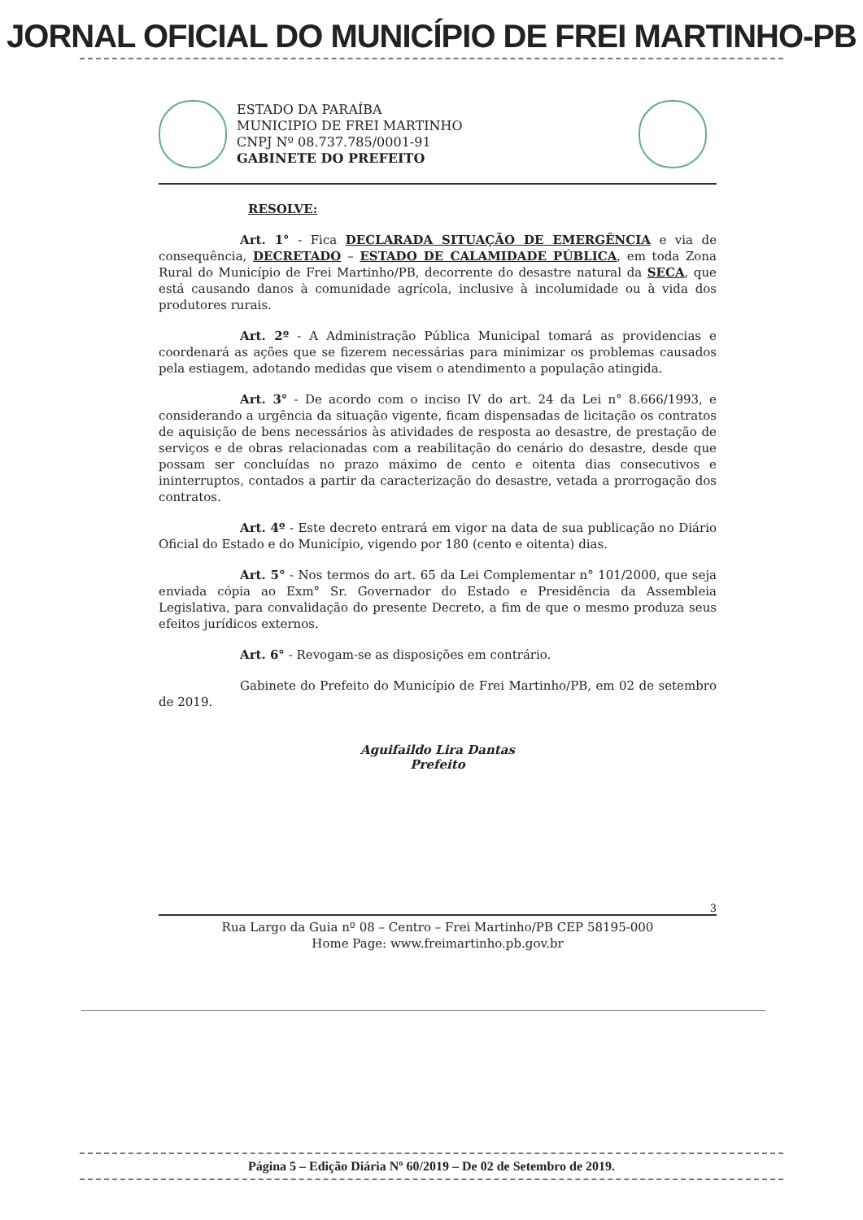JORNAL OFICIAL DO MUNICÍPIO DE FREI MARTINHO-PB
ESTADO DA PARAÍBA
MUNICIPIO DE FREI MARTINHO
CNPJ Nº 08.737.785/0001-91
GABINETE DO PREFEITO
RESOLVE:
Art. 1° - Fica DECLARADA SITUAÇÃO DE EMERGÊNCIA e via de consequência, DECRETADO – ESTADO DE CALAMIDADE PÚBLICA, em toda Zona Rural do Município de Frei Martinho/PB, decorrente do desastre natural da SECA, que está causando danos à comunidade agrícola, inclusive à incolumidade ou à vida dos produtores rurais.
Art. 2º - A Administração Pública Municipal tomará as providencias e coordenará as ações que se fizerem necessárias para minimizar os problemas causados pela estiagem, adotando medidas que visem o atendimento a população atingida.
Art. 3° - De acordo com o inciso IV do art. 24 da Lei n° 8.666/1993, e considerando a urgência da situação vigente, ficam dispensadas de licitação os contratos de aquisição de bens necessários às atividades de resposta ao desastre, de prestação de serviços e de obras relacionadas com a reabilitação do cenário do desastre, desde que possam ser concluídas no prazo máximo de cento e oitenta dias consecutivos e ininterruptos, contados a partir da caracterização do desastre, vetada a prorrogação dos contratos.
Art. 4º - Este decreto entrará em vigor na data de sua publicação no Diário Oficial do Estado e do Município, vigendo por 180 (cento e oitenta) dias.
Art. 5° - Nos termos do art. 65 da Lei Complementar n° 101/2000, que seja enviada cópia ao Exm° Sr. Governador do Estado e Presidência da Assembleia Legislativa, para convalidação do presente Decreto, a fim de que o mesmo produza seus efeitos jurídicos externos.
Art. 6° - Revogam-se as disposições em contrário.
Gabinete do Prefeito do Município de Frei Martinho/PB, em 02 de setembro de 2019.
Aguifaildo Lira Dantas
Prefeito
3
Rua Largo da Guia nº 08 – Centro – Frei Martinho/PB CEP 58195-000
Home Page: www.freimartinho.pb.gov.br
Página 5 – Edição Diária Nº 60/2019 – De 02 de Setembro de 2019.